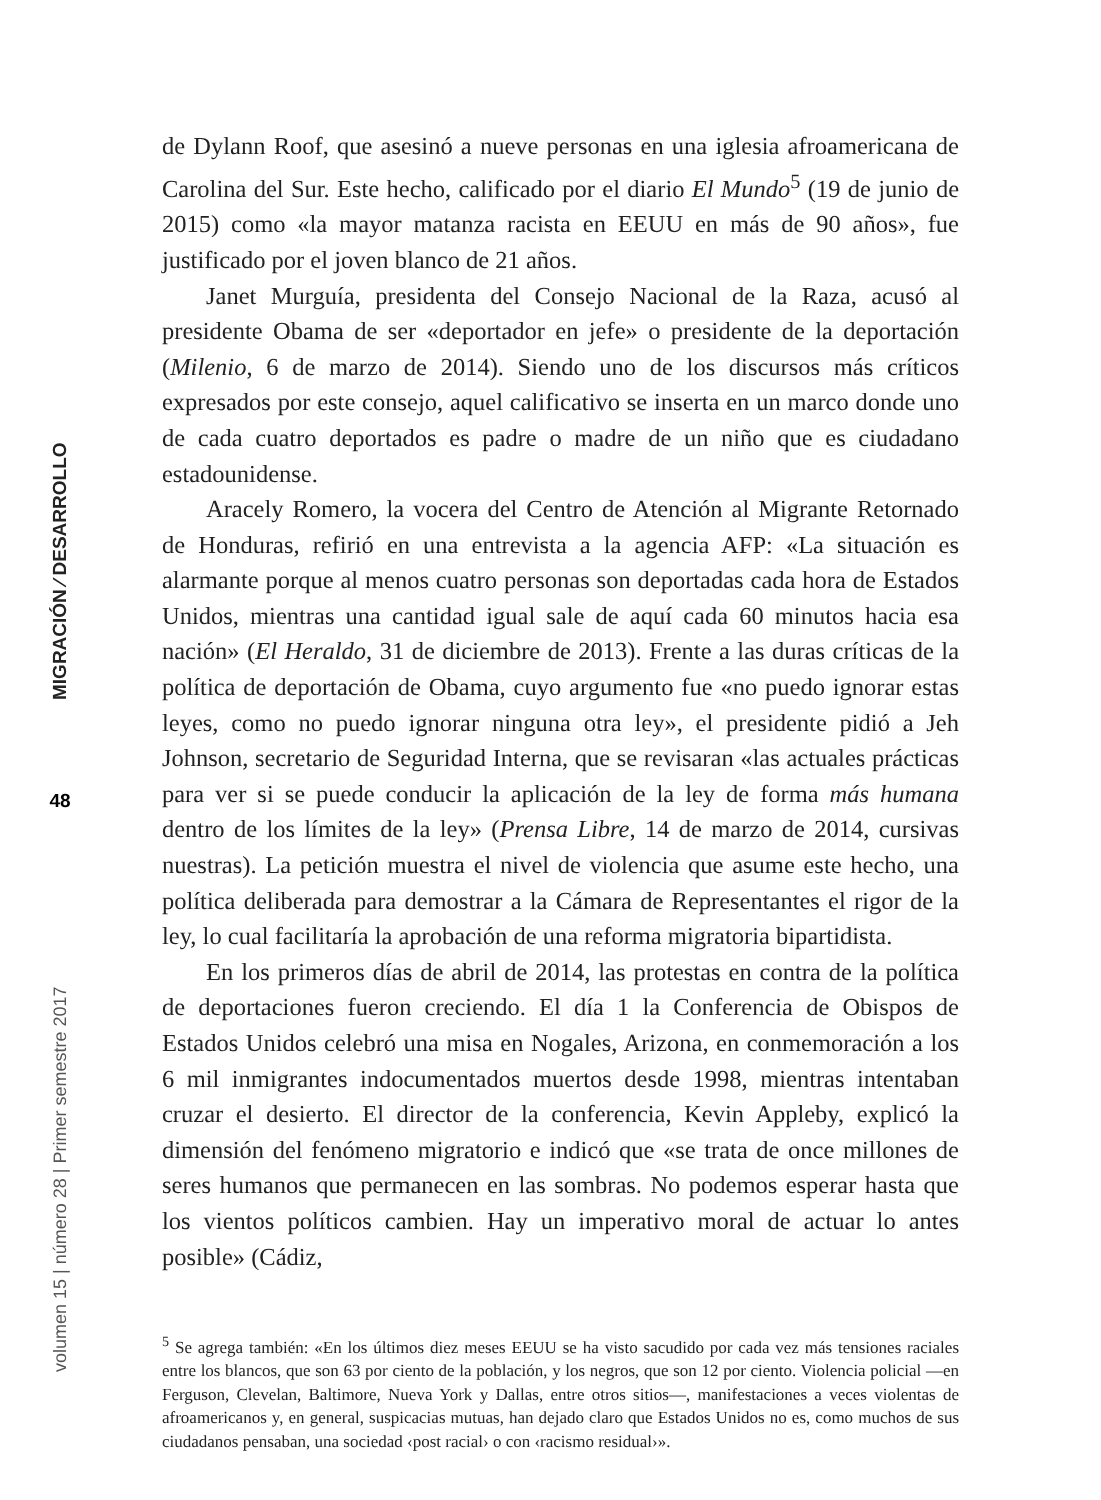MIGRACIÓN ⁄ DESARROLLO
48
volumen 15 | número 28 | Primer semestre 2017
de Dylann Roof, que asesinó a nueve personas en una iglesia afroamericana de Carolina del Sur. Este hecho, calificado por el diario El Mundo<sup>5</sup> (19 de junio de 2015) como «la mayor matanza racista en EEUU en más de 90 años», fue justificado por el joven blanco de 21 años.
Janet Murguía, presidenta del Consejo Nacional de la Raza, acusó al presidente Obama de ser «deportador en jefe» o presidente de la deportación (Milenio, 6 de marzo de 2014). Siendo uno de los discursos más críticos expresados por este consejo, aquel calificativo se inserta en un marco donde uno de cada cuatro deportados es padre o madre de un niño que es ciudadano estadounidense.
Aracely Romero, la vocera del Centro de Atención al Migrante Retornado de Honduras, refirió en una entrevista a la agencia AFP: «La situación es alarmante porque al menos cuatro personas son deportadas cada hora de Estados Unidos, mientras una cantidad igual sale de aquí cada 60 minutos hacia esa nación» (El Heraldo, 31 de diciembre de 2013). Frente a las duras críticas de la política de deportación de Obama, cuyo argumento fue «no puedo ignorar estas leyes, como no puedo ignorar ninguna otra ley», el presidente pidió a Jeh Johnson, secretario de Seguridad Interna, que se revisaran «las actuales prácticas para ver si se puede conducir la aplicación de la ley de forma más humana dentro de los límites de la ley» (Prensa Libre, 14 de marzo de 2014, cursivas nuestras). La petición muestra el nivel de violencia que asume este hecho, una política deliberada para demostrar a la Cámara de Representantes el rigor de la ley, lo cual facilitaría la aprobación de una reforma migratoria bipartidista.
En los primeros días de abril de 2014, las protestas en contra de la política de deportaciones fueron creciendo. El día 1 la Conferencia de Obispos de Estados Unidos celebró una misa en Nogales, Arizona, en conmemoración a los 6 mil inmigrantes indocumentados muertos desde 1998, mientras intentaban cruzar el desierto. El director de la conferencia, Kevin Appleby, explicó la dimensión del fenómeno migratorio e indicó que «se trata de once millones de seres humanos que permanecen en las sombras. No podemos esperar hasta que los vientos políticos cambien. Hay un imperativo moral de actuar lo antes posible» (Cádiz,
<sup>5</sup> Se agrega también: «En los últimos diez meses EEUU se ha visto sacudido por cada vez más tensiones raciales entre los blancos, que son 63 por ciento de la población, y los negros, que son 12 por ciento. Violencia policial —en Ferguson, Clevelan, Baltimore, Nueva York y Dallas, entre otros sitios—, manifestaciones a veces violentas de afroamericanos y, en general, suspicacias mutuas, han dejado claro que Estados Unidos no es, como muchos de sus ciudadanos pensaban, una sociedad ‹post racial› o con ‹racismo residual›».